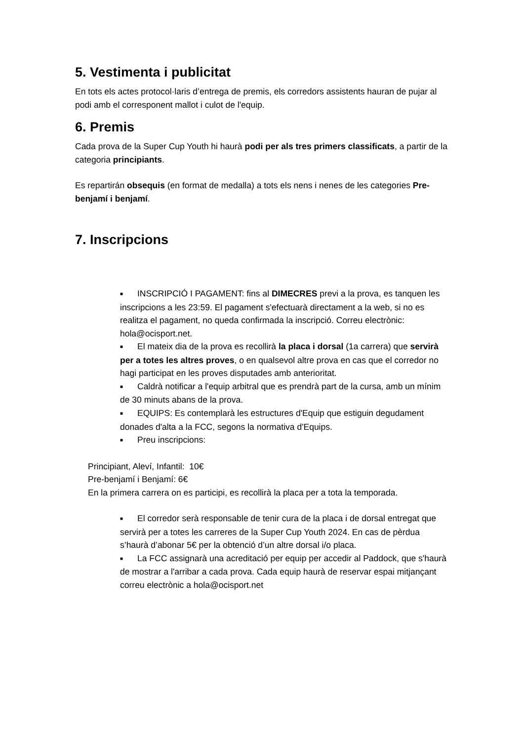5. Vestimenta i publicitat
En tots els actes protocol·laris d’entrega de premis, els corredors assistents hauran de pujar al podi amb el corresponent mallot i culot de l'equip.
6. Premis
Cada prova de la Super Cup Youth hi haurà podi per als tres primers classificats, a partir de la categoria principiants.
Es repartirán obsequis (en format de medalla) a tots els nens i nenes de les categories Pre-benjamí i benjamí.
7. Inscripcions
■ INSCRIPCIÓ I PAGAMENT: fins al DIMECRES previ a la prova, es tanquen les inscripcions a les 23:59. El pagament s'efectuarà directament a la web, si no es realitza el pagament, no queda confirmada la inscripció. Correu electrònic: hola@ocisport.net.
■ El mateix dia de la prova es recollirà la placa i dorsal (1a carrera) que servirà per a totes les altres proves, o en qualsevol altre prova en cas que el corredor no hagi participat en les proves disputades amb anterioritat.
■ Caldrà notificar a l'equip arbitral que es prendrà part de la cursa, amb un mínim de 30 minuts abans de la prova.
■ EQUIPS: Es contemplarà les estructures d'Equip que estiguin degudament donades d'alta a la FCC, segons la normativa d'Equips.
■ Preu inscripcions:
Principiant, Aleví, Infantil: 10€
Pre-benjamí i Benjamí: 6€
En la primera carrera on es participi, es recollirà la placa per a tota la temporada.
■ El corredor serà responsable de tenir cura de la placa i de dorsal entregat que servirà per a totes les carreres de la Super Cup Youth 2024. En cas de pèrdua s’haurà d’abonar 5€ per la obtenció d’un altre dorsal i/o placa.
■ La FCC assignarà una acreditació per equip per accedir al Paddock, que s'haurà de mostrar a l'arribar a cada prova. Cada equip haurà de reservar espai mitjançant correu electrònic a hola@ocisport.net